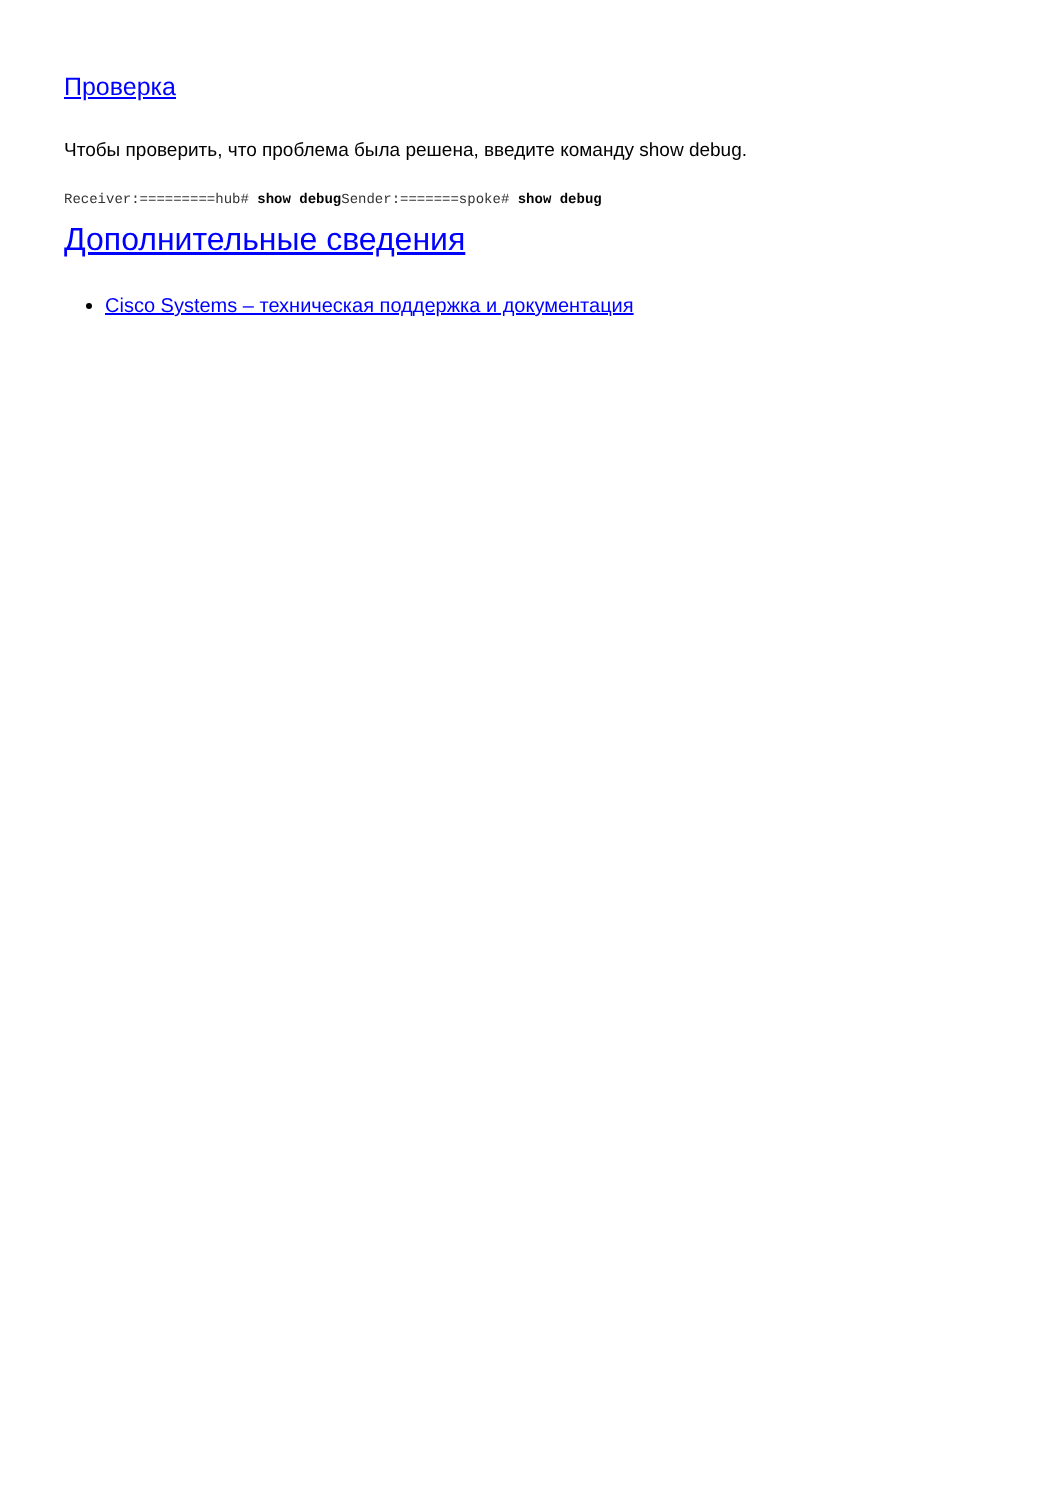Проверка
Чтобы проверить, что проблема была решена, введите команду show debug.
Receiver:=========hub# show debug Sender:=======spoke# show debug
Дополнительные сведения
Cisco Systems – техническая поддержка и документация